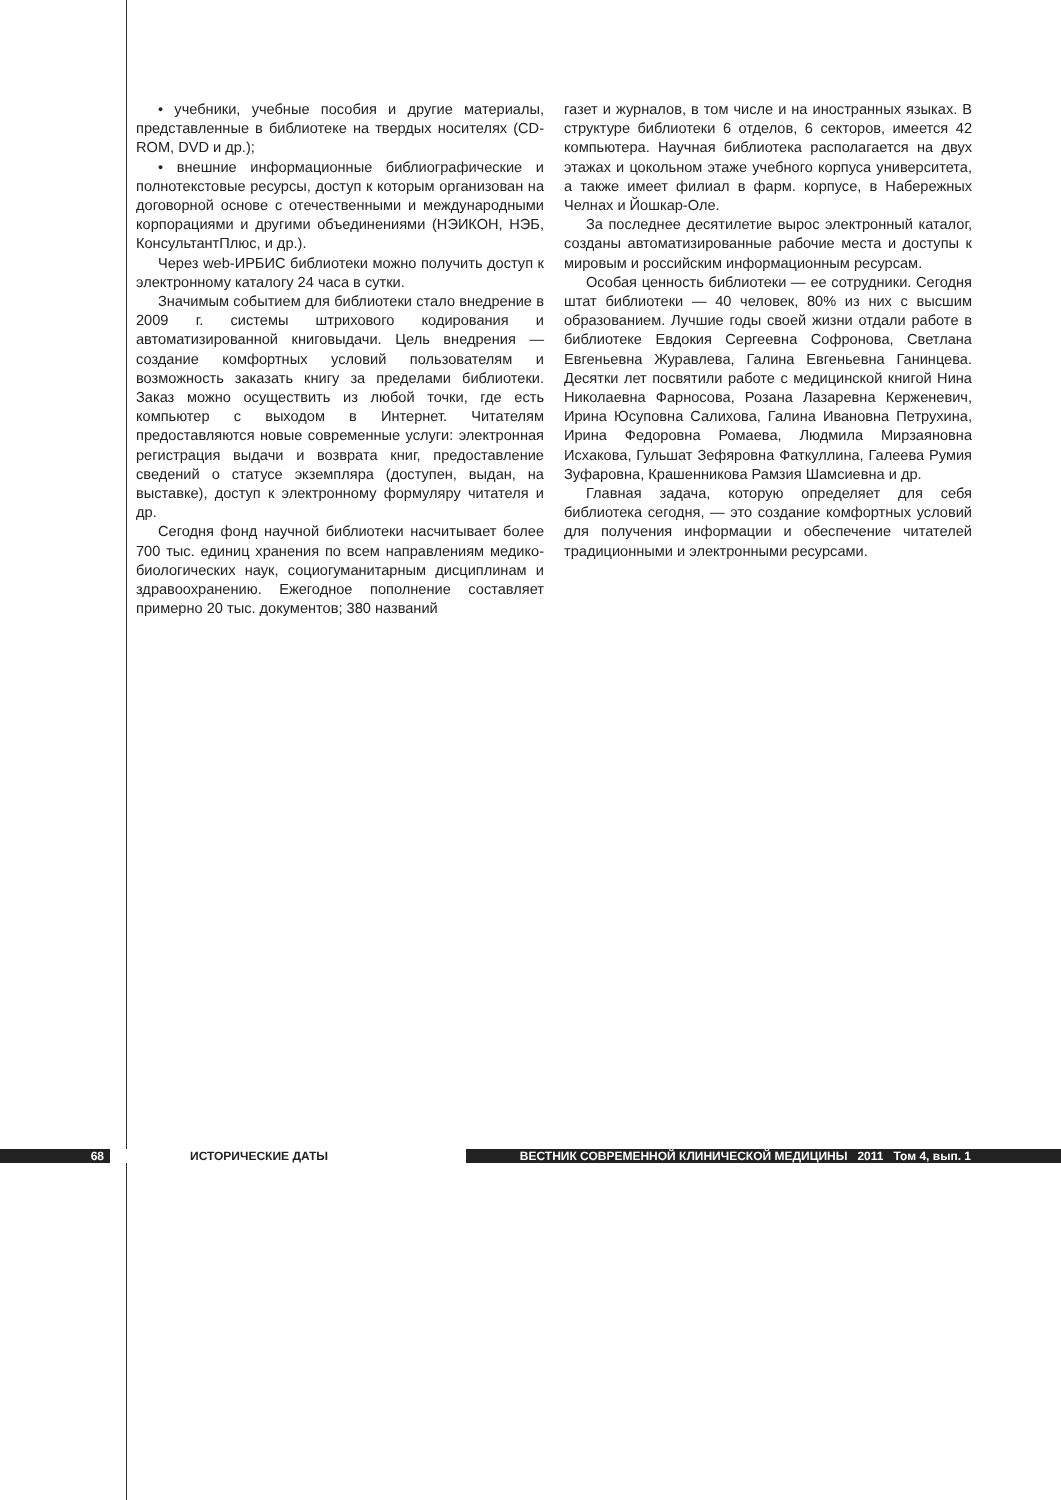• учебники, учебные пособия и другие материалы, представленные в библиотеке на твердых носителях (CD-ROM, DVD и др.);
• внешние информационные библиографические и полнотекстовые ресурсы, доступ к которым организован на договорной основе с отечественными и международными корпорациями и другими объединениями (НЭИКОН, НЭБ, КонсультантПлюс, и др.).
Через web-ИРБИС библиотеки можно получить доступ к электронному каталогу 24 часа в сутки.
Значимым событием для библиотеки стало внедрение в 2009 г. системы штрихового кодирования и автоматизированной книговыдачи. Цель внедрения — создание комфортных условий пользователям и возможность заказать книгу за пределами библиотеки. Заказ можно осуществить из любой точки, где есть компьютер с выходом в Интернет. Читателям предоставляются новые современные услуги: электронная регистрация выдачи и возврата книг, предоставление сведений о статусе экземпляра (доступен, выдан, на выставке), доступ к электронному формуляру читателя и др.
Сегодня фонд научной библиотеки насчитывает более 700 тыс. единиц хранения по всем направлениям медико-биологических наук, социогуманитарным дисциплинам и здравоохранению. Ежегодное пополнение составляет примерно 20 тыс. документов; 380 названий
газет и журналов, в том числе и на иностранных языках. В структуре библиотеки 6 отделов, 6 секторов, имеется 42 компьютера. Научная библиотека располагается на двух этажах и цокольном этаже учебного корпуса университета, а также имеет филиал в фарм. корпусе, в Набережных Челнах и Йошкар-Оле.
За последнее десятилетие вырос электронный каталог, созданы автоматизированные рабочие места и доступы к мировым и российским информационным ресурсам.
Особая ценность библиотеки — ее сотрудники. Сегодня штат библиотеки — 40 человек, 80% из них с высшим образованием. Лучшие годы своей жизни отдали работе в библиотеке Евдокия Сергеевна Софронова, Светлана Евгеньевна Журавлева, Галина Евгеньевна Ганинцева. Десятки лет посвятили работе с медицинской книгой Нина Николаевна Фарносова, Розана Лазаревна Керженевич, Ирина Юсуповна Салихова, Галина Ивановна Петрухина, Ирина Федоровна Ромаева, Людмила Мирзаяновна Исхакова, Гульшат Зефяровна Фаткуллина, Галеева Румия Зуфаровна, Крашенникова Рамзия Шамсиевна и др.
Главная задача, которую определяет для себя библиотека сегодня, — это создание комфортных условий для получения информации и обеспечение читателей традиционными и электронными ресурсами.
68 ИСТОРИЧЕСКИЕ ДАТЫ ВЕСТНИК СОВРЕМЕННОЙ КЛИНИЧЕСКОЙ МЕДИЦИНЫ 2011 Том 4, вып. 1